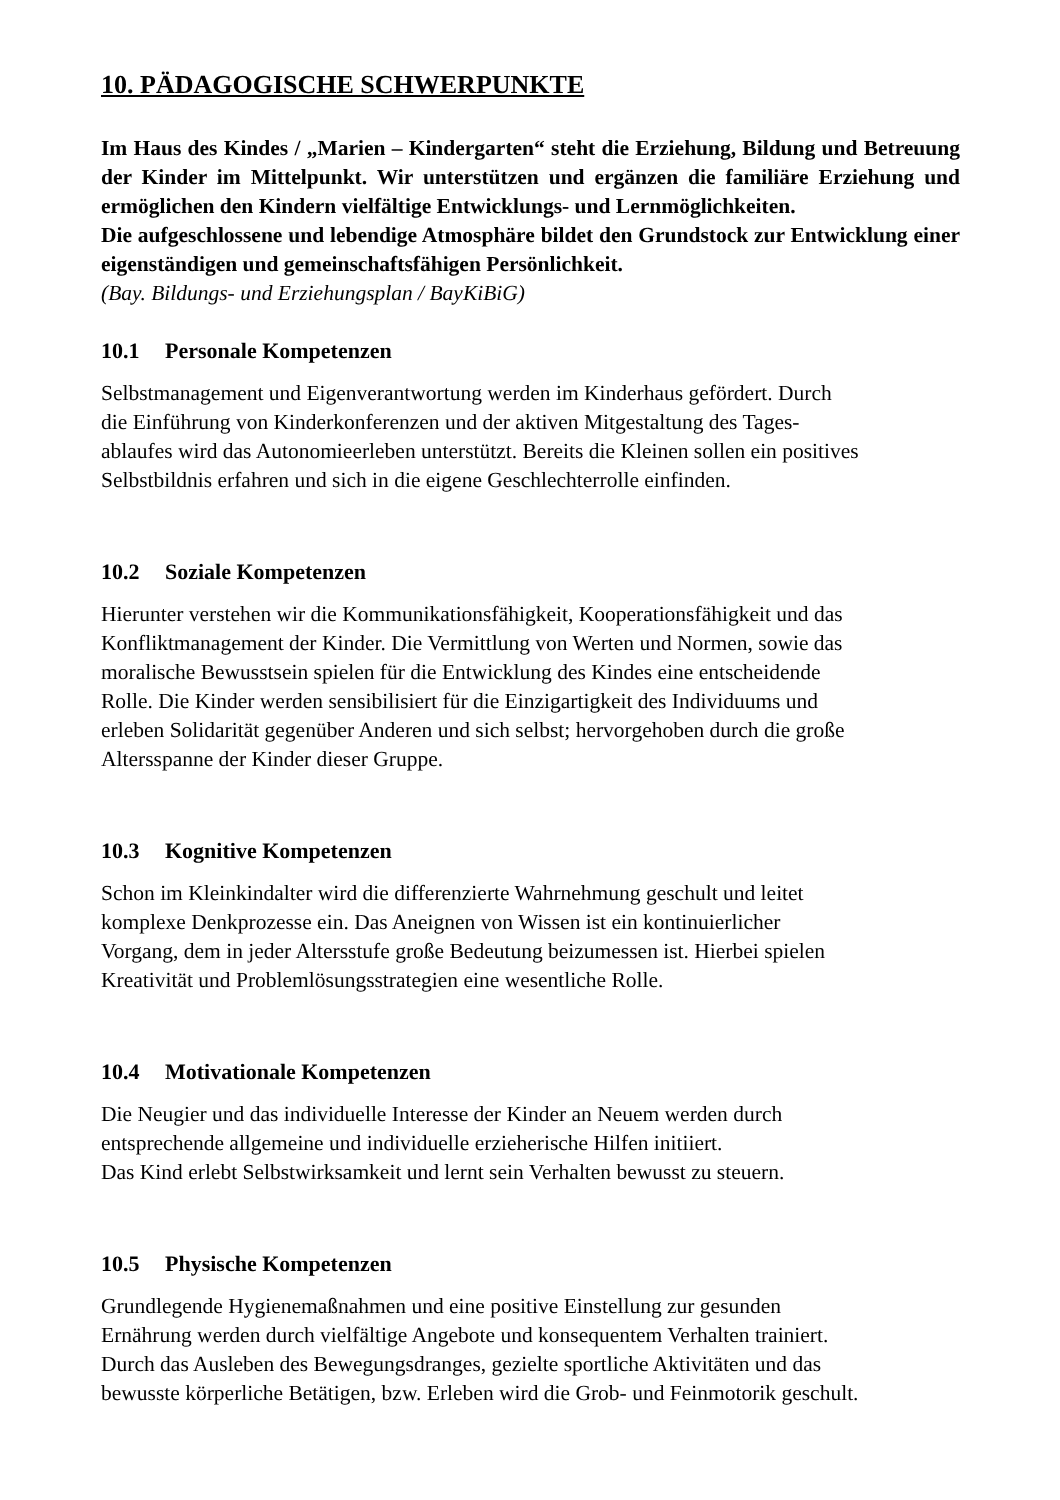10. PÄDAGOGISCHE SCHWERPUNKTE
Im Haus des Kindes / „Marien – Kindergarten“ steht die Erziehung, Bildung und Betreuung der Kinder im Mittelpunkt. Wir unterstützen und ergänzen die familiäre Erziehung und ermöglichen den Kindern vielfältige Entwicklungs- und Lernmöglichkeiten.
Die aufgeschlossene und lebendige Atmosphäre bildet den Grundstock zur Entwicklung einer eigenständigen und gemeinschaftsfähigen Persönlichkeit.
(Bay. Bildungs- und Erziehungsplan / BayKiBiG)
10.1 Personale Kompetenzen
Selbstmanagement und Eigenverantwortung werden im Kinderhaus gefördert. Durch
die Einführung von Kinderkonferenzen und der aktiven Mitgestaltung des Tages-
ablaufes wird das Autonomieerleben unterstützt. Bereits die Kleinen sollen ein positives
Selbstbildnis erfahren und sich in die eigene Geschlechterrolle einfinden.
10.2 Soziale Kompetenzen
Hierunter verstehen wir die Kommunikationsfähigkeit, Kooperationsfähigkeit und das
Konfliktmanagement der Kinder. Die Vermittlung von Werten und Normen, sowie das
moralische Bewusstsein spielen für die Entwicklung des Kindes eine entscheidende
Rolle. Die Kinder werden sensibilisiert für die Einzigartigkeit des Individuums und
erleben Solidarität gegenüber Anderen und sich selbst; hervorgehoben durch die große
Altersspanne der Kinder dieser Gruppe.
10.3 Kognitive Kompetenzen
Schon im Kleinkindalter wird die differenzierte Wahrnehmung geschult und leitet
komplexe Denkprozesse ein. Das Aneignen von Wissen ist ein kontinuierlicher
Vorgang, dem in jeder Altersstufe große Bedeutung beizumessen ist. Hierbei spielen
Kreativität und Problemlösungsstrategien eine wesentliche Rolle.
10.4 Motivationale Kompetenzen
Die Neugier und das individuelle Interesse der Kinder an Neuem werden durch
entsprechende allgemeine und individuelle erzieherische Hilfen initiiert.
Das Kind erlebt Selbstwirksamkeit und lernt sein Verhalten bewusst zu steuern.
10.5 Physische Kompetenzen
Grundlegende Hygienemaßnahmen und eine positive Einstellung zur gesunden
Ernährung werden durch vielfältige Angebote und konsequentem Verhalten trainiert.
Durch das Ausleben des Bewegungsdranges, gezielte sportliche Aktivitäten und das
bewusste körperliche Betätigen, bzw. Erleben wird die Grob- und Feinmotorik geschult.